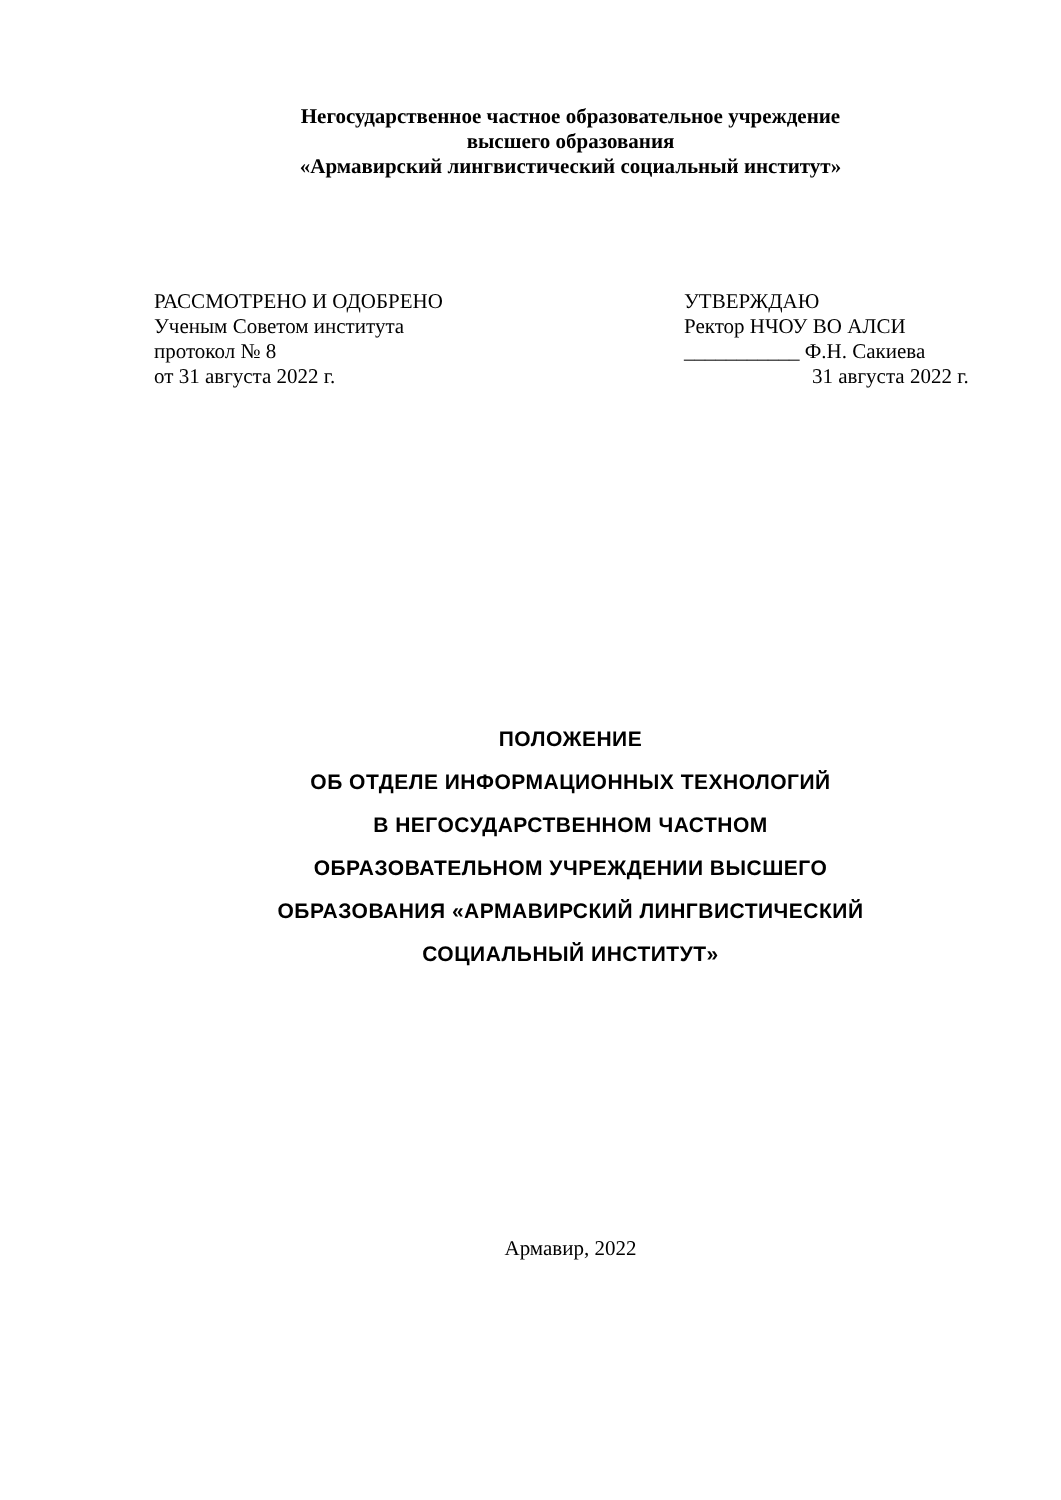Негосударственное частное образовательное учреждение
высшего образования
«Армавирский лингвистический социальный институт»
РАССМОТРЕНО И ОДОБРЕНО
Ученым Советом института
протокол № 8
от 31 августа 2022 г.
УТВЕРЖДАЮ
Ректор НЧОУ ВО АЛСИ
___________ Ф.Н. Сакиева
31 августа 2022 г.
ПОЛОЖЕНИЕ
ОБ ОТДЕЛЕ ИНФОРМАЦИОННЫХ ТЕХНОЛОГИЙ
В НЕГОСУДАРСТВЕННОМ ЧАСТНОМ
ОБРАЗОВАТЕЛЬНОМ УЧРЕЖДЕНИИ ВЫСШЕГО
ОБРАЗОВАНИЯ «АРМАВИРСКИЙ ЛИНГВИСТИЧЕСКИЙ
СОЦИАЛЬНЫЙ ИНСТИТУТ»
Армавир, 2022